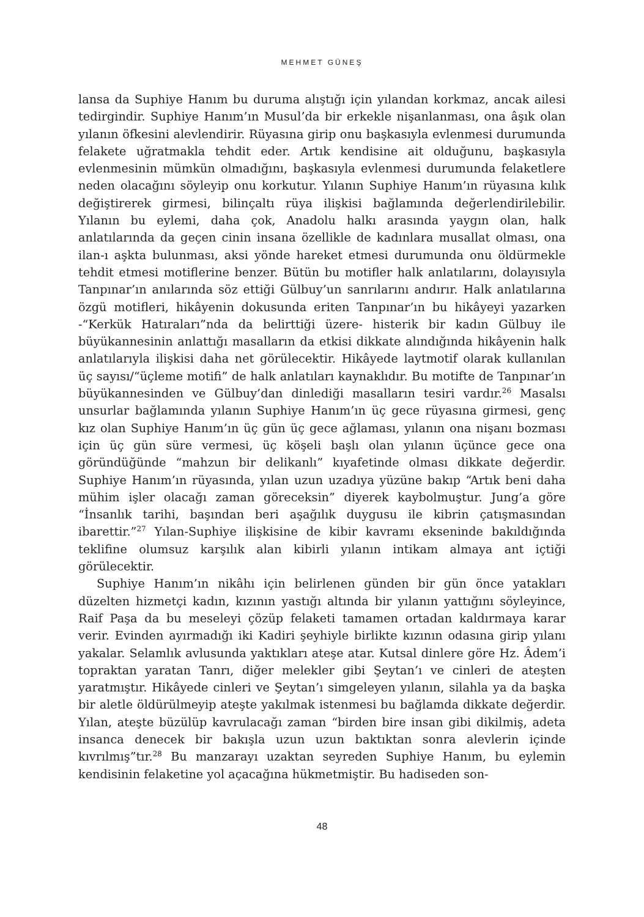MEHMET GÜNEŞ
lansa da Suphiye Hanım bu duruma alıştığı için yılandan korkmaz, ancak ailesi tedirgindir. Suphiye Hanım’ın Musul’da bir erkekle nişanlanması, ona âşık olan yılanın öfkesini alevlendirir. Rüyasına girip onu başkasıyla evlenmesi durumunda felakete uğratmakla tehdit eder. Artık kendisine ait olduğunu, başkasıyla evlenmesinin mümkün olmadığını, başkasıyla evlenmesi durumunda felaketlere neden olacağını söyleyip onu korkutur. Yılanın Suphiye Hanım’ın rüyasına kılık değiştirerek girmesi, bilinçaltı rüya ilişkisi bağlamında değerlendirilebilir. Yılanın bu eylemi, daha çok, Anadolu halkı arasında yaygın olan, halk anlatılarında da geçen cinin insana özellikle de kadınlara musallat olması, ona ilan-ı aşkta bulunması, aksi yönde hareket etmesi durumunda onu öldürmekle tehdit etmesi motiflerine benzer. Bütün bu motifler halk anlatılarını, dolayısıyla Tanpınar’ın anılarında söz ettiği Gülbuy’un sanrılarını andırır. Halk anlatılarına özgü motifleri, hikâyenin dokusunda eriten Tanpınar’ın bu hikâyeyi yazarken -“Kerkük Hatıraları”nda da belirttiği üzere- histerik bir kadın Gülbuy ile büyükannesinin anlattığı masalların da etkisi dikkate alındığında hikâyenin halk anlatılarıyla ilişkisi daha net görülecektir. Hikâyede laytmotif olarak kullanılan üç sayısı/“üçleme motifi” de halk anlatıları kaynaklıdır. Bu motifte de Tanpınar’ın büyükannesinden ve Gülbuy’dan dinlediği masalların tesiri vardır.<sup>26</sup> Masalsı unsurlar bağlamında yılanın Suphiye Hanım’ın üç gece rüyasına girmesi, genç kız olan Suphiye Hanım’ın üç gün üç gece ağlaması, yılanın ona nişanı bozması için üç gün süre vermesi, üç köşeli başlı olan yılanın üçünce gece ona göründüğünde “mahzun bir delikanlı” kıyafetinde olması dikkate değerdir. Suphiye Hanım’ın rüyasında, yılan uzun uzadıya yüzüne bakıp “Artık beni daha mühim işler olacağı zaman göreceksin” diyerek kaybolmuştur. Jung’a göre “İnsanlık tarihi, başından beri aşağılık duygusu ile kibrin çatışmasından ibarettir.”<sup>27</sup> Yılan-Suphiye ilişkisine de kibir kavramı ekseninde bakıldığında teklifine olumsuz karşılık alan kibirli yılanın intikam almaya ant içtiği görülecektir.
Suphiye Hanım’ın nikâhı için belirlenen günden bir gün önce yatakları düzelten hizmetçi kadın, kızının yastığı altında bir yılanın yattığını söyleyince, Raif Paşa da bu meseleyi çözüp felaketi tamamen ortadan kaldırmaya karar verir. Evinden ayırmadığı iki Kadiri şeyhiyle birlikte kızının odasına girip yılanı yakalar. Selamlık avlusunda yaktıkları ateşe atar. Kutsal dinlere göre Hz. Âdem’i topraktan yaratan Tanrı, diğer melekler gibi Şeytan’ı ve cinleri de ateşten yaratmıştır. Hikâyede cinleri ve Şeytan’ı simgeleyen yılanın, silahla ya da başka bir aletle öldürülmeyip ateşte yakılmak istenmesi bu bağlamda dikkate değerdir. Yılan, ateşte büzülüp kavrulacağı zaman “birden bire insan gibi dikilmiş, adeta insanca denecek bir bakışla uzun uzun baktıktan sonra alevlerin içinde kıvrılmış”tır.<sup>28</sup> Bu manzarayı uzaktan seyreden Suphiye Hanım, bu eylemin kendisinin felaketine yol açacağına hükmetmiştir. Bu hadiseden son-
48